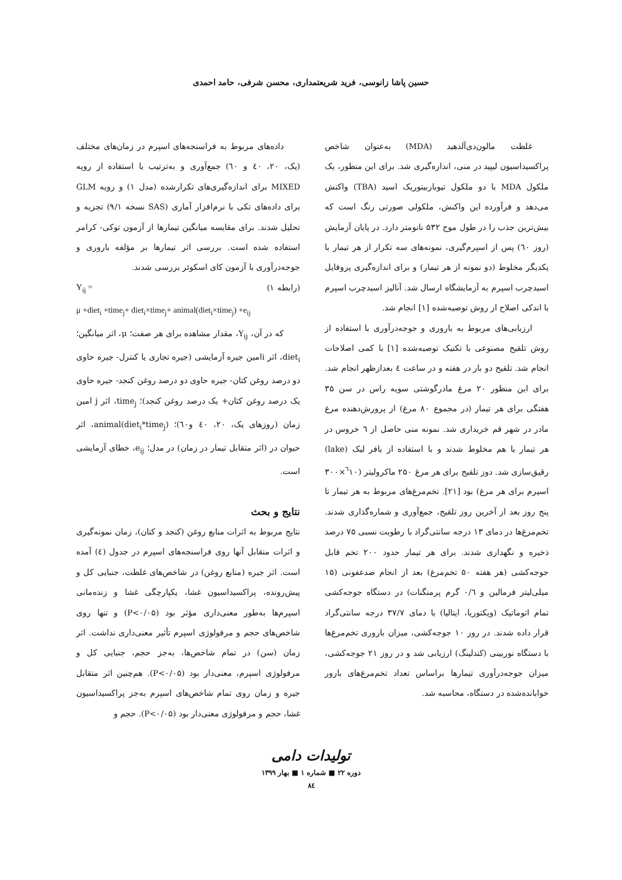حسین پاشا زانوسی، فرید شریعتمداری، محسن شرفی، حامد احمدی
غلظت مالون‌دی‌آلدهید (MDA) به‌عنوان شاخص پراکسیداسیون لیپید در منی، اندازه‌گیری شد. برای این منظور، یک ملکول MDA با دو ملکول تیوباربیتوریک اسید (TBA) واکنش می‌دهد و فرآورده این واکنش، ملکولی صورتی رنگ است که بیش‌ترین جذب را در طول موج ۵۳۲ نانومتر دارد. در پایان آزمایش (روز ٦٠) پس از اسپرم‌گیری، نمونه‌های سه تکرار از هر تیمار با یکدیگر مخلوط (دو نمونه از هر تیمار) و برای اندازه‌گیری پروفایل اسیدچرب اسپرم به آزمایشگاه ارسال شد. آنالیز اسیدچرب اسپرم با اندکی اصلاح از روش توصیه‌شده [۱] انجام شد.
ارزیابی‌های مربوط به باروری و جوجه‌درآوری با استفاده از روش تلقیح مصنوعی با تکنیک توصیه‌شده [۱] با کمی اصلاحات انجام شد. تلقیح دو بار در هفته و در ساعت ٤ بعدازظهر انجام شد. برای این منظور ۲۰ مرغ مادرگوشتی سویه راس در سن ۳۵ هفتگی برای هر تیمار (در مجموع ۸۰ مرغ) از پرورش‌دهنده مرغ مادر در شهر قم خریداری شد. نمونه منی حاصل از ٦ خروس در هر تیمار با هم مخلوط شدند و با استفاده از بافر لیک (lake) رقیق‌سازی شد. دوز تلقیح برای هر مرغ ۲۵۰ ماکرولیتر (<sup>٦</sup>۱۰×۳۰۰ اسپرم برای هر مرغ) بود [۲۱]. تخم‌مرغ‌های مربوط به هر تیمار تا پنج روز بعد از آخرین روز تلقیح، جمع‌آوری و شماره‌گذاری شدند. تخم‌مرغ‌ها در دمای ۱۳ درجه سانتی‌گراد با رطوبت نسبی ۷۵ درصد ذخیره و نگهداری شدند. برای هر تیمار حدود ۲۰۰ تخم قابل جوجه‌کشی (هر هفته ۵۰ تخم‌مرغ) بعد از انجام ضدعفونی (۱۵ میلی‌لیتر فرمالین و ۰/٦ گرم پرمنگنات) در دستگاه جوجه‌کشی تمام اتوماتیک (ویکتوریا، ایتالیا) با دمای ۳۷/۷ درجه سانتی‌گراد قرار داده شدند. در روز ۱۰ جوجه‌کشی، میزان باروری تخم‌مرغ‌ها با دستگاه نوربینی (کندلینگ) ارزیابی شد و در روز ۲۱ جوجه‌کشی، میزان جوجه‌درآوری تیمارها براساس تعداد تخم‌مرغ‌های بارور خوابانده‌شده در دستگاه، محاسبه شد.
داده‌های مربوط به فراسنجه‌های اسپرم در زمان‌های مختلف (یک، ۲۰، ٤۰ و ٦۰) جمع‌آوری و به‌ترتیب با استفاده از رویه MIXED برای اندازه‌گیری‌های تکرارشده (مدل ۱) و رویه GLM برای داده‌های تکی با نرم‌افزار آماری (SAS نسخه ۹/۱) تجزیه و تحلیل شدند. برای مقایسه میانگین تیمارها از آزمون توکی- کرامر استفاده شده است. بررسی اثر تیمارها بر مؤلفه باروری و جوجه‌درآوری با آزمون کای اسکوئر بررسی شدند.
(رابطه ۱) Y<sub>ij</sub> =
μ +diet<sub>i</sub> +time<sub>j</sub>+ diet<sub>i</sub>×time<sub>j</sub>+ animal(diet<sub>i</sub>×time<sub>j</sub>) +e<sub>ij</sub>
که در آن، Y<sub>ij</sub>، مقدار مشاهده برای هر صفت؛ μ، اثر میانگین؛ diet<sub>i</sub>، اثر iامین جیره آزمایشی (جیره تجاری یا کنترل- جیره حاوی دو درصد روغن کتان- جیره حاوی دو درصد روغن کنجد- جیره حاوی یک درصد روغن کتان+ یک درصد روغن کنجد)؛ time<sub>j</sub>، اثر j امین زمان (روزهای یک، ۲۰، ٤۰ و٦۰)؛ animal(diet<sub>i</sub>*time<sub>j</sub>)، اثر حیوان در (اثر متقابل تیمار در زمان) در مدل؛ e<sub>ij</sub>، خطای آزمایشی است.
نتایج و بحث
نتایج مربوط به اثرات منابع روغن (کنجد و کتان)، زمان نمونه‌گیری و اثرات متقابل آنها روی فراسنجه‌های اسپرم در جدول (٤) آمده است. اثر جیره (منابع روغن) در شاخص‌های غلظت، جنبایی کل و پیش‌رونده، پراکسیداسیون غشا، یکپارچگی غشا و زنده‌مانی اسپرم‌ها به‌طور معنی‌داری مؤثر بود (P<۰/۰۵) و تنها روی شاخص‌های حجم و مرفولوژی اسپرم تأثیر معنی‌داری نداشت. اثر زمان (سن) در تمام شاخص‌ها، به‌جز حجم، جنبایی کل و مرفولوژی اسپرم، معنی‌دار بود (P<۰/۰۵). هم‌چنین اثر متقابل جیره و زمان روی تمام شاخص‌های اسپرم به‌جز پراکسیداسیون غشا، حجم و مرفولوژی معنی‌دار بود (P<۰/۰۵). حجم و
تولیدات دامی
دوره ۲۲ ■ شماره ۱ ■ بهار ۱۳۹۹
۸٤